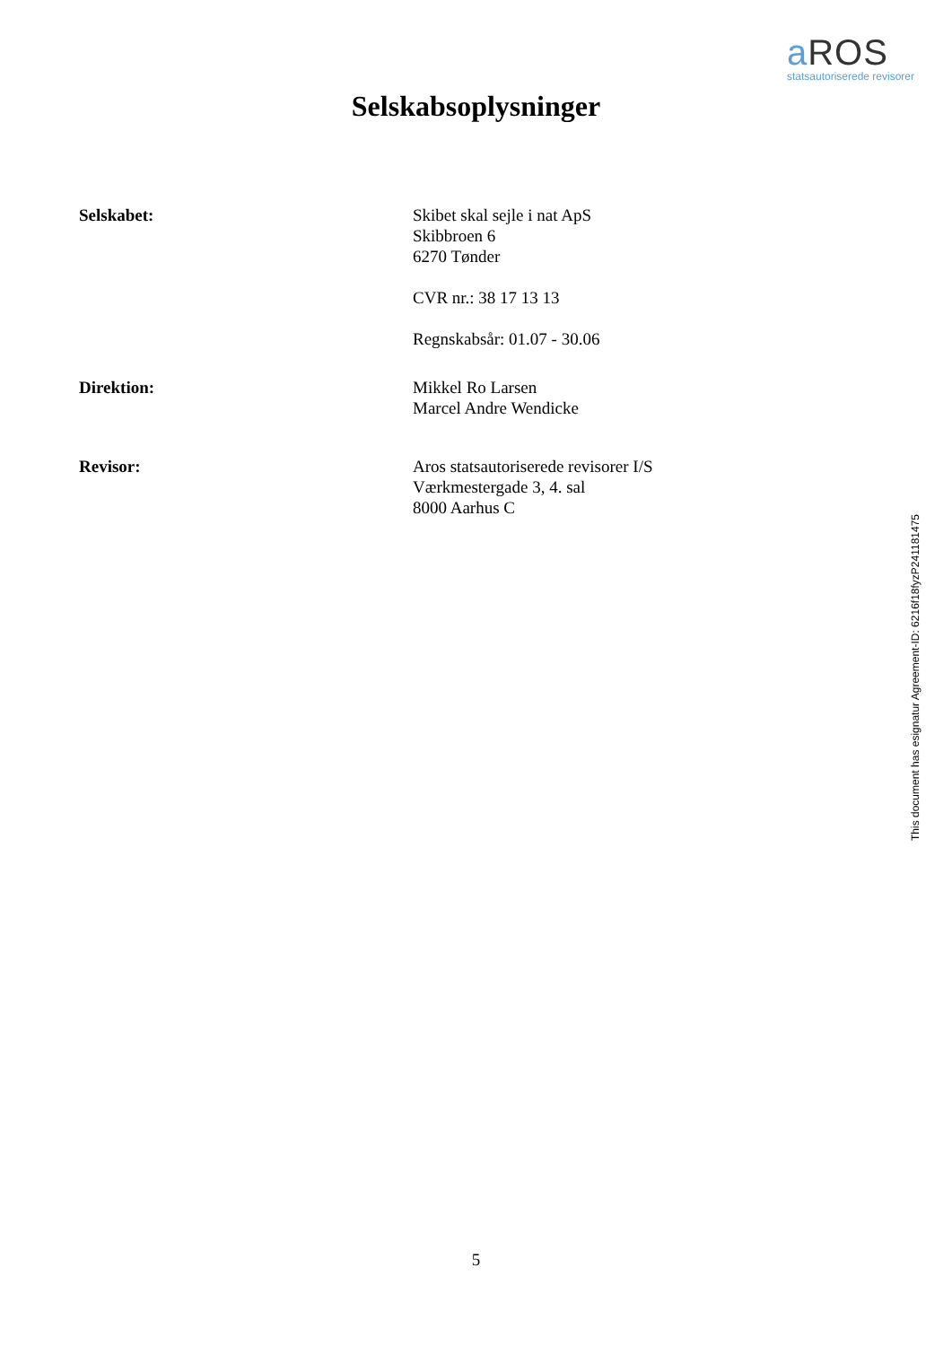a ROS
statsautoriserede revisorer
Selskabsoplysninger
Selskabet: Skibet skal sejle i nat ApS
Skibbroen 6
6270 Tønder
CVR nr.: 38 17 13 13
Regnskabsår: 01.07 - 30.06
Direktion: Mikkel Ro Larsen
Marcel Andre Wendicke
Revisor: Aros statsautoriserede revisorer I/S
Værkmestergade 3, 4. sal
8000 Aarhus C
This document has esignatur Agreement-ID: 6216f18fyzP241181475
5